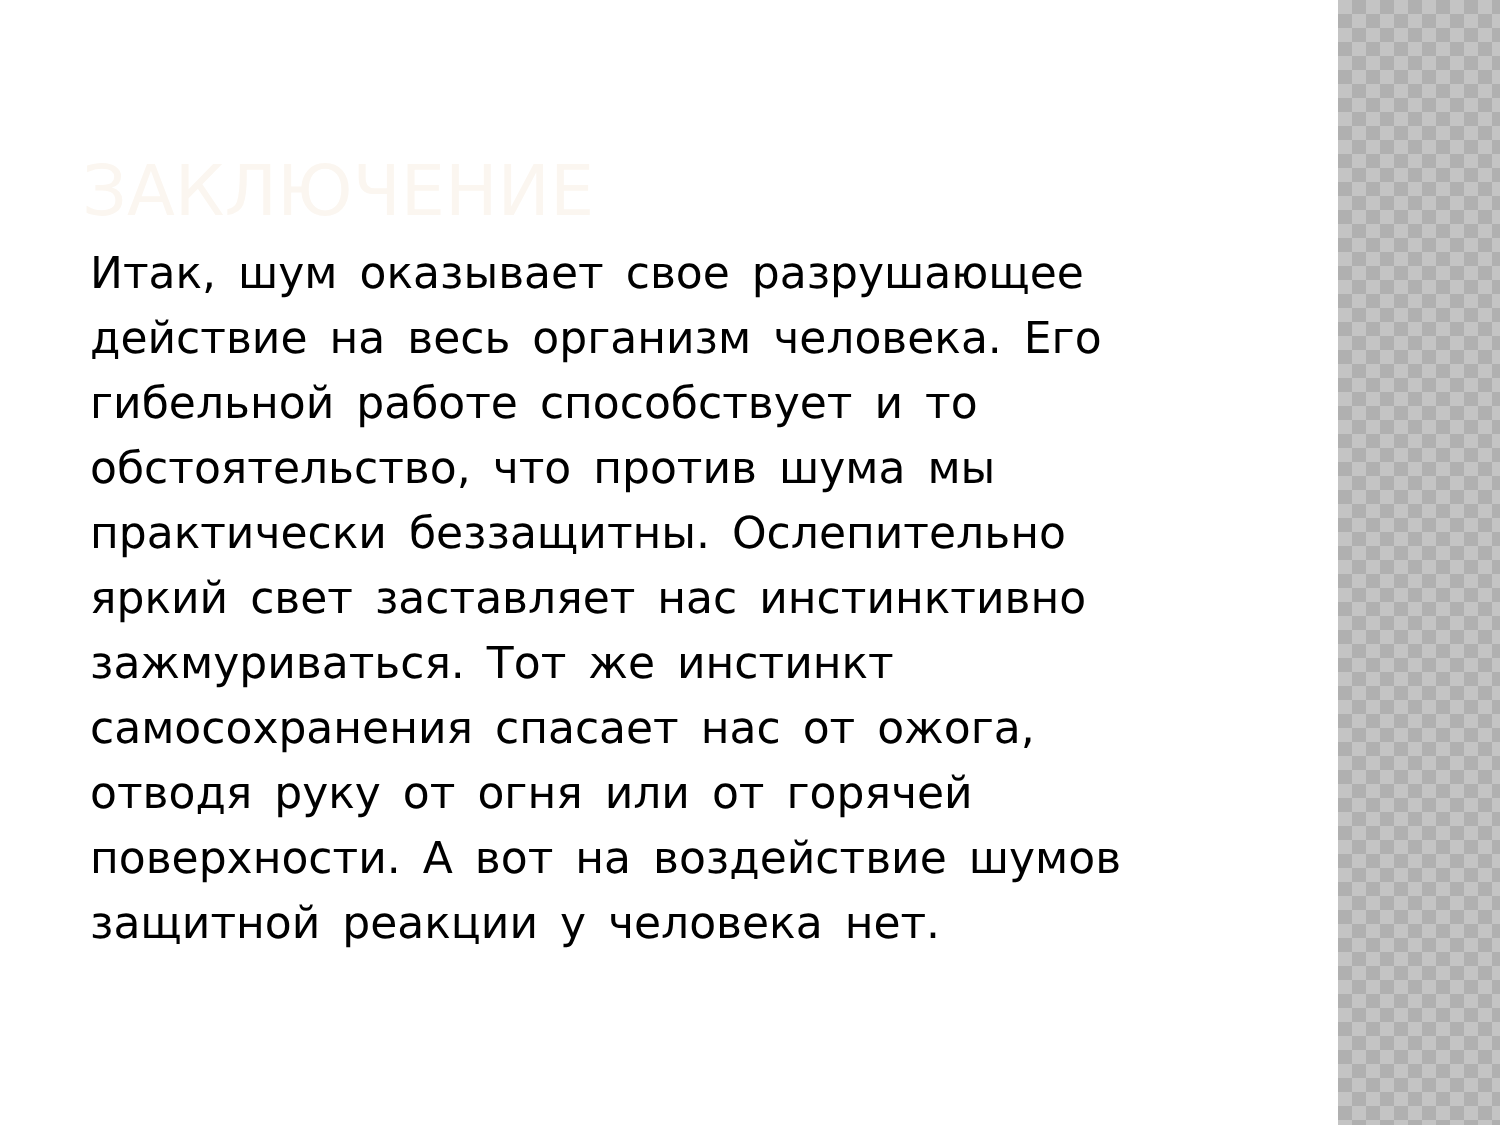ЗАКЛЮЧЕНИЕ
Итак, шум оказывает свое разрушающее
действие на весь организм человека. Его
гибельной работе способствует и то
обстоятельство, что против шума мы
практически беззащитны. Ослепительно
яркий свет заставляет нас инстинктивно
зажмуриваться. Тот же инстинкт
самосохранения спасает нас от ожога,
отводя руку от огня или от горячей
поверхности. А вот на воздействие шумов
защитной реакции у человека нет.